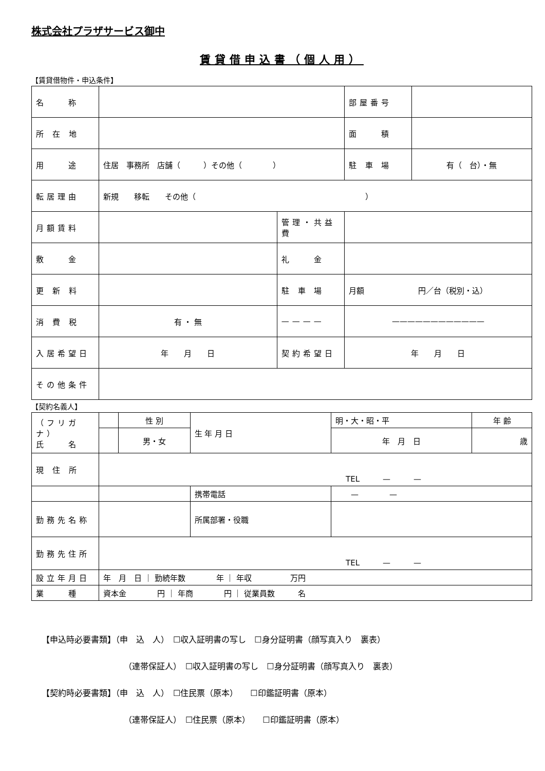株式会社プラザサービス御中
賃貸借申込書（個人用）
【賃貸借物件・申込条件】
| 名 称 | | | | 部屋番号 | |
| 所 在 地 | | | | 面 積 | |
| 用 途 | 住居 事務所 店舗（ ）その他（ ） | | | 駐 車 場 | 有（ 台）・無 |
| 転居理由 | 新規 移転 その他（ ） | | | | |
| 月額賃料 | | 管理・共益費 | | | |
| 敷 金 | | 礼 金 | | | |
| 更 新 料 | | 駐 車 場 | 月額 円／台（税別・込） | | |
| 消 費 税 | 有 ・ 無 | ———— | ———————————— | | |
| 入居希望日 | 年 月 日 | 契約希望日 | 年 月 日 | | |
| その他条件 | | | | | |
【契約名義人】
| （フリガナ） 氏 名 | | 性 別 | 生 年 月 日 | 明・大・昭・平 | 年 齢 |
| | | 男・女 | | 年 月 日 | 歳 |
| 現 住 所 | TEL — — | | | | |
| | | | 携帯電話 | — — | |
| 勤務先名称 | | | 所属部署・役職 | | |
| 勤務先住所 | TEL — — | | | | |
| 設立年月日 | 年 月 日 ｜ 勤続年数 年 ｜ 年収 万円 | | | | |
| 業 種 | 資本金 円 ｜ 年商 円 ｜ 従業員数 名 | | | | |
【申込時必要書類】（申　込　人）　☐収入証明書の写し　☐身分証明書（顔写真入り　裏表）
（連帯保証人）　☐収入証明書の写し　☐身分証明書（顔写真入り　裏表）
【契約時必要書類】（申　込　人）　☐住民票（原本）　　☐印鑑証明書（原本）
（連帯保証人）　☐住民票（原本）　　☐印鑑証明書（原本）